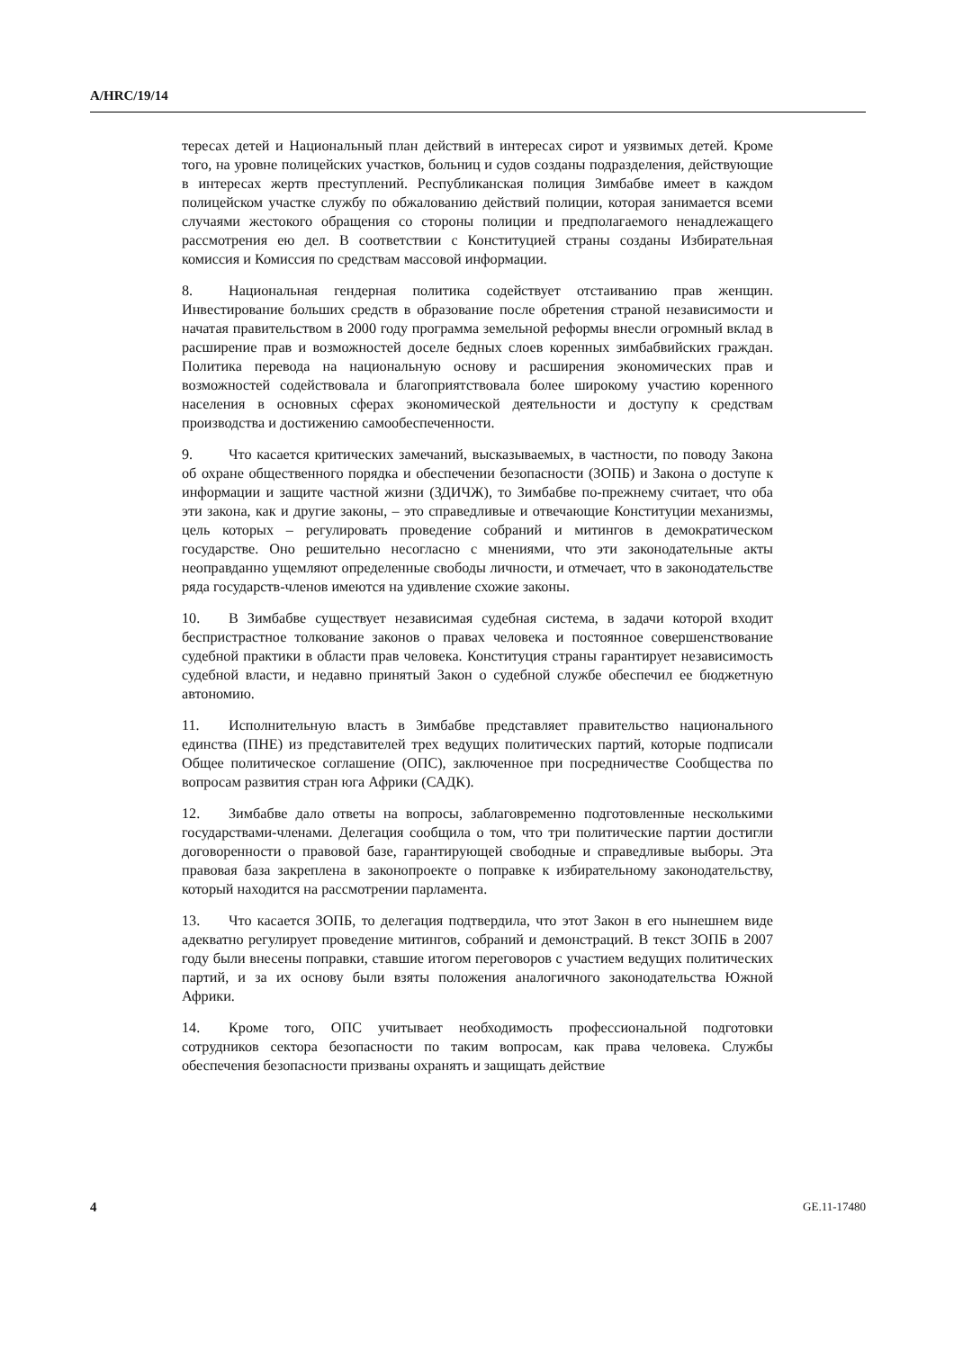A/HRC/19/14
тересах детей и Национальный план действий в интересах сирот и уязвимых детей. Кроме того, на уровне полицейских участков, больниц и судов созданы подразделения, действующие в интересах жертв преступлений. Республиканская полиция Зимбабве имеет в каждом полицейском участке службу по обжалованию действий полиции, которая занимается всеми случаями жестокого обращения со стороны полиции и предполагаемого ненадлежащего рассмотрения ею дел. В соответствии с Конституцией страны созданы Избирательная комиссия и Комиссия по средствам массовой информации.
8. Национальная гендерная политика содействует отстаиванию прав женщин. Инвестирование больших средств в образование после обретения страной независимости и начатая правительством в 2000 году программа земельной реформы внесли огромный вклад в расширение прав и возможностей доселе бедных слоев коренных зимбабвийских граждан. Политика перевода на национальную основу и расширения экономических прав и возможностей содействовала и благоприятствовала более широкому участию коренного населения в основных сферах экономической деятельности и доступу к средствам производства и достижению самообеспеченности.
9. Что касается критических замечаний, высказываемых, в частности, по поводу Закона об охране общественного порядка и обеспечении безопасности (ЗОПБ) и Закона о доступе к информации и защите частной жизни (ЗДИЧЖ), то Зимбабве по-прежнему считает, что оба эти закона, как и другие законы, – это справедливые и отвечающие Конституции механизмы, цель которых – регулировать проведение собраний и митингов в демократическом государстве. Оно решительно несогласно с мнениями, что эти законодательные акты неоправданно ущемляют определенные свободы личности, и отмечает, что в законодательстве ряда государств-членов имеются на удивление схожие законы.
10. В Зимбабве существует независимая судебная система, в задачи которой входит беспристрастное толкование законов о правах человека и постоянное совершенствование судебной практики в области прав человека. Конституция страны гарантирует независимость судебной власти, и недавно принятый Закон о судебной службе обеспечил ее бюджетную автономию.
11. Исполнительную власть в Зимбабве представляет правительство национального единства (ПНЕ) из представителей трех ведущих политических партий, которые подписали Общее политическое соглашение (ОПС), заключенное при посредничестве Сообщества по вопросам развития стран юга Африки (САДК).
12. Зимбабве дало ответы на вопросы, заблаговременно подготовленные несколькими государствами-членами. Делегация сообщила о том, что три политические партии достигли договоренности о правовой базе, гарантирующей свободные и справедливые выборы. Эта правовая база закреплена в законопроекте о поправке к избирательному законодательству, который находится на рассмотрении парламента.
13. Что касается ЗОПБ, то делегация подтвердила, что этот Закон в его нынешнем виде адекватно регулирует проведение митингов, собраний и демонстраций. В текст ЗОПБ в 2007 году были внесены поправки, ставшие итогом переговоров с участием ведущих политических партий, и за их основу были взяты положения аналогичного законодательства Южной Африки.
14. Кроме того, ОПС учитывает необходимость профессиональной подготовки сотрудников сектора безопасности по таким вопросам, как права человека. Службы обеспечения безопасности призваны охранять и защищать действие
4 GE.11-17480